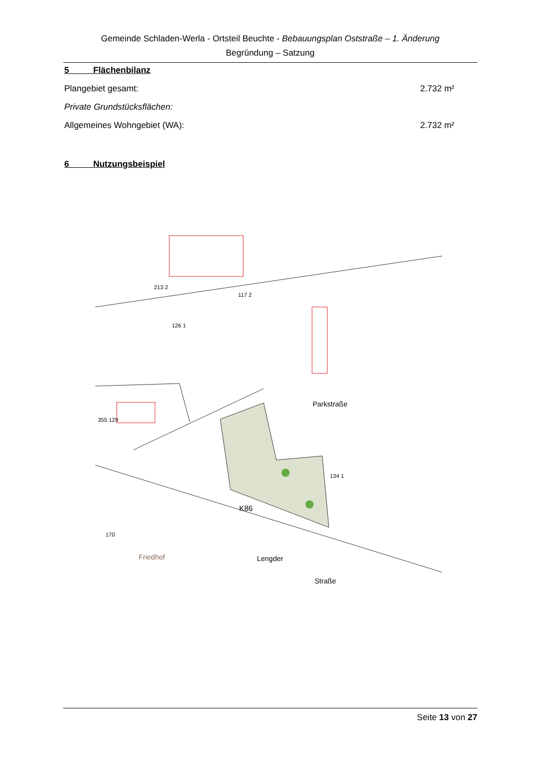Gemeinde Schladen-Werla - Ortsteil Beuchte - Bebauungsplan Oststraße – 1. Änderung
Begründung – Satzung
5 Flächenbilanz
Plangebiet gesamt: 2.732 m²
Private Grundstücksflächen:
Allgemeines Wohngebiet (WA): 2.732 m²
6 Nutzungsbeispiel
213 2
117 2
126 1
Parkstraße
355 129
134 1
K86
Lengder
Straße
Friedhof
170
Seite 13 von 27